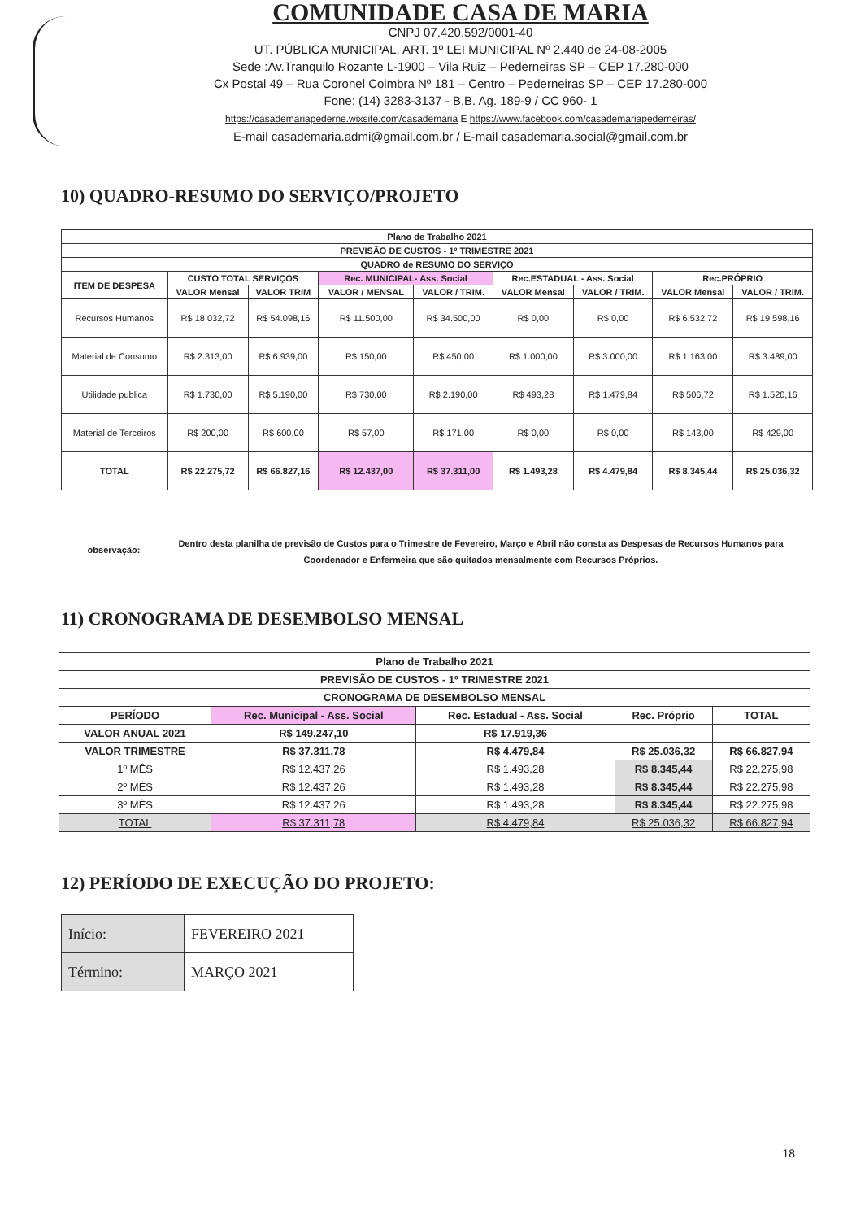COMUNIDADE CASA DE MARIA
CNPJ 07.420.592/0001-40
UT. PÚBLICA MUNICIPAL, ART. 1º LEI MUNICIPAL Nº 2.440 de 24-08-2005
Sede :Av.Tranquilo Rozante L-1900 – Vila Ruiz – Pederneiras SP – CEP 17.280-000
Cx Postal 49 – Rua Coronel Coimbra Nº 181 – Centro – Pederneiras SP – CEP 17.280-000
Fone: (14) 3283-3137 - B.B. Ag. 189-9 / CC 960- 1
https://casademariapederne.wixsite.com/casademaria E https://www.facebook.com/casademariapederneiras/
E-mail casademaria.admi@gmail.com.br / E-mail casademaria.social@gmail.com.br
10) QUADRO-RESUMO DO SERVIÇO/PROJETO
| Plano de Trabalho 2021 | | | | | | | | |
| --- | --- | --- | --- | --- | --- | --- | --- | --- |
| PREVISÃO DE CUSTOS - 1º TRIMESTRE 2021 | | | | | | | | |
| QUADRO de RESUMO DO SERVIÇO | | | | | | | | |
| ITEM DE DESPESA | CUSTO TOTAL SERVIÇOS | | Rec. MUNICIPAL- Ass. Social | | Rec.ESTADUAL - Ass. Social | | Rec.PRÓPRIO | |
| | VALOR Mensal | VALOR TRIM | VALOR / MENSAL | VALOR / TRIM. | VALOR Mensal | VALOR / TRIM. | VALOR Mensal | VALOR / TRIM. |
| Recursos Humanos | R$ 18.032,72 | R$ 54.098,16 | R$ 11.500,00 | R$ 34.500,00 | R$ 0,00 | R$ 0,00 | R$ 6.532,72 | R$ 19.598,16 |
| Material de Consumo | R$ 2.313,00 | R$ 6.939,00 | R$ 150,00 | R$ 450,00 | R$ 1.000,00 | R$ 3.000,00 | R$ 1.163,00 | R$ 3.489,00 |
| Utilidade publica | R$ 1.730,00 | R$ 5.190,00 | R$ 730,00 | R$ 2.190,00 | R$ 493,28 | R$ 1.479,84 | R$ 506,72 | R$ 1.520,16 |
| Material de Terceiros | R$ 200,00 | R$ 600,00 | R$ 57,00 | R$ 171,00 | R$ 0,00 | R$ 0,00 | R$ 143,00 | R$ 429,00 |
| TOTAL | R$ 22.275,72 | R$ 66.827,16 | R$ 12.437,00 | R$ 37.311,00 | R$ 1.493,28 | R$ 4.479,84 | R$ 8.345,44 | R$ 25.036,32 |
observação:
Dentro desta planilha de previsão de Custos para o Trimestre de Fevereiro, Março e Abril não consta as Despesas de Recursos Humanos para Coordenador e Enfermeira que são quitados mensalmente com Recursos Próprios.
11) CRONOGRAMA DE DESEMBOLSO MENSAL
| Plano de Trabalho 2021 | | | | |
| --- | --- | --- | --- | --- |
| PREVISÃO DE CUSTOS - 1º TRIMESTRE 2021 | | | | |
| CRONOGRAMA DE DESEMBOLSO MENSAL | | | | |
| PERÍODO | Rec. Municipal - Ass. Social | Rec. Estadual - Ass. Social | Rec. Próprio | TOTAL |
| VALOR ANUAL 2021 | R$ 149.247,10 | R$ 17.919,36 | | |
| VALOR TRIMESTRE | R$ 37.311,78 | R$ 4.479,84 | R$ 25.036,32 | R$ 66.827,94 |
| 1º MÊS | R$ 12.437,26 | R$ 1.493,28 | R$ 8.345,44 | R$ 22.275,98 |
| 2º MÊS | R$ 12.437,26 | R$ 1.493,28 | R$ 8.345,44 | R$ 22.275,98 |
| 3º MÊS | R$ 12.437,26 | R$ 1.493,28 | R$ 8.345,44 | R$ 22.275,98 |
| TOTAL | R$ 37.311,78 | R$ 4.479,84 | R$ 25.036,32 | R$ 66.827,94 |
12) PERÍODO DE EXECUÇÃO DO PROJETO:
| Início: | FEVEREIRO 2021 |
| Término: | MARÇO 2021 |
18